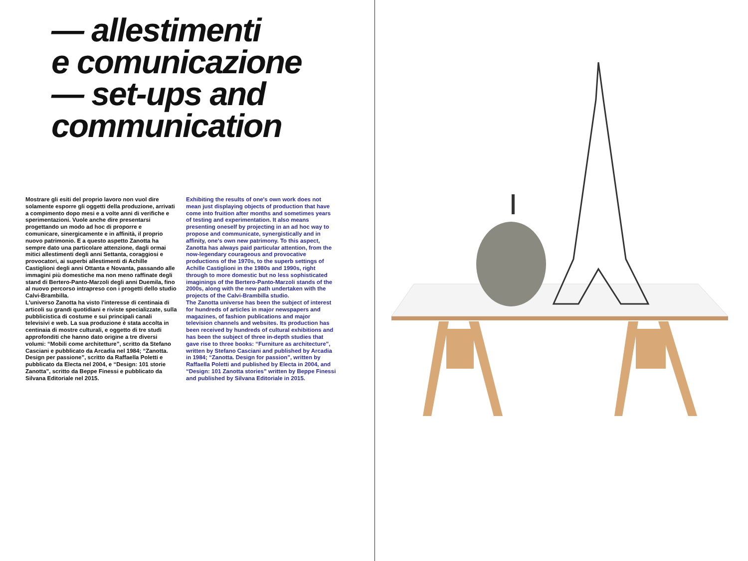— allestimenti
e comunicazione
— set-ups and
communication
Mostrare gli esiti del proprio lavoro non vuol dire solamente esporre gli oggetti della produzione, arrivati a compimento dopo mesi e a volte anni di verifiche e sperimentazioni. Vuole anche dire presentarsi progettando un modo ad hoc di proporre e comunicare, sinergicamente e in affinità, il proprio nuovo patrimonio. E a questo aspetto Zanotta ha sempre dato una particolare attenzione, dagli ormai mitici allestimenti degli anni Settanta, coraggiosi e provocatori, ai superbi allestimenti di Achille Castiglioni degli anni Ottanta e Novanta, passando alle immagini più domestiche ma non meno raffinate degli stand di Bertero-Panto-Marzoli degli anni Duemila, fino al nuovo percorso intrapreso con i progetti dello studio Calvi-Brambilla.
L'universo Zanotta ha visto l'interesse di centinaia di articoli su grandi quotidiani e riviste specializzate, sulla pubblicistica di costume e sui principali canali televisivi e web. La sua produzione è stata accolta in centinaia di mostre culturali, e oggetto di tre studi approfonditi che hanno dato origine a tre diversi volumi: “Mobili come architetture”, scritto da Stefano Casciani e pubblicato da Arcadia nel 1984; “Zanotta. Design per passione”, scritto da Raffaella Poletti e pubblicato da Electa nel 2004, e “Design: 101 storie Zanotta”, scritto da Beppe Finessi e pubblicato da Silvana Editoriale nel 2015.
Exhibiting the results of one's own work does not mean just displaying objects of production that have come into fruition after months and sometimes years of testing and experimentation. It also means presenting oneself by projecting in an ad hoc way to propose and communicate, synergistically and in affinity, one's own new patrimony. To this aspect, Zanotta has always paid particular attention, from the now-legendary courageous and provocative productions of the 1970s, to the superb settings of Achille Castiglioni in the 1980s and 1990s, right through to more domestic but no less sophisticated imaginings of the Bertero-Panto-Marzoli stands of the 2000s, along with the new path undertaken with the projects of the Calvi-Brambilla studio.
The Zanotta universe has been the subject of interest for hundreds of articles in major newspapers and magazines, of fashion publications and major television channels and websites. Its production has been received by hundreds of cultural exhibitions and has been the subject of three in-depth studies that gave rise to three books: “Furniture as architecture”, written by Stefano Casciani and published by Arcadia in 1984; “Zanotta. Design for passion”, written by Raffaella Poletti and published by Electa in 2004, and “Design: 101 Zanotta stories” written by Beppe Finessi and published by Silvana Editoriale in 2015.